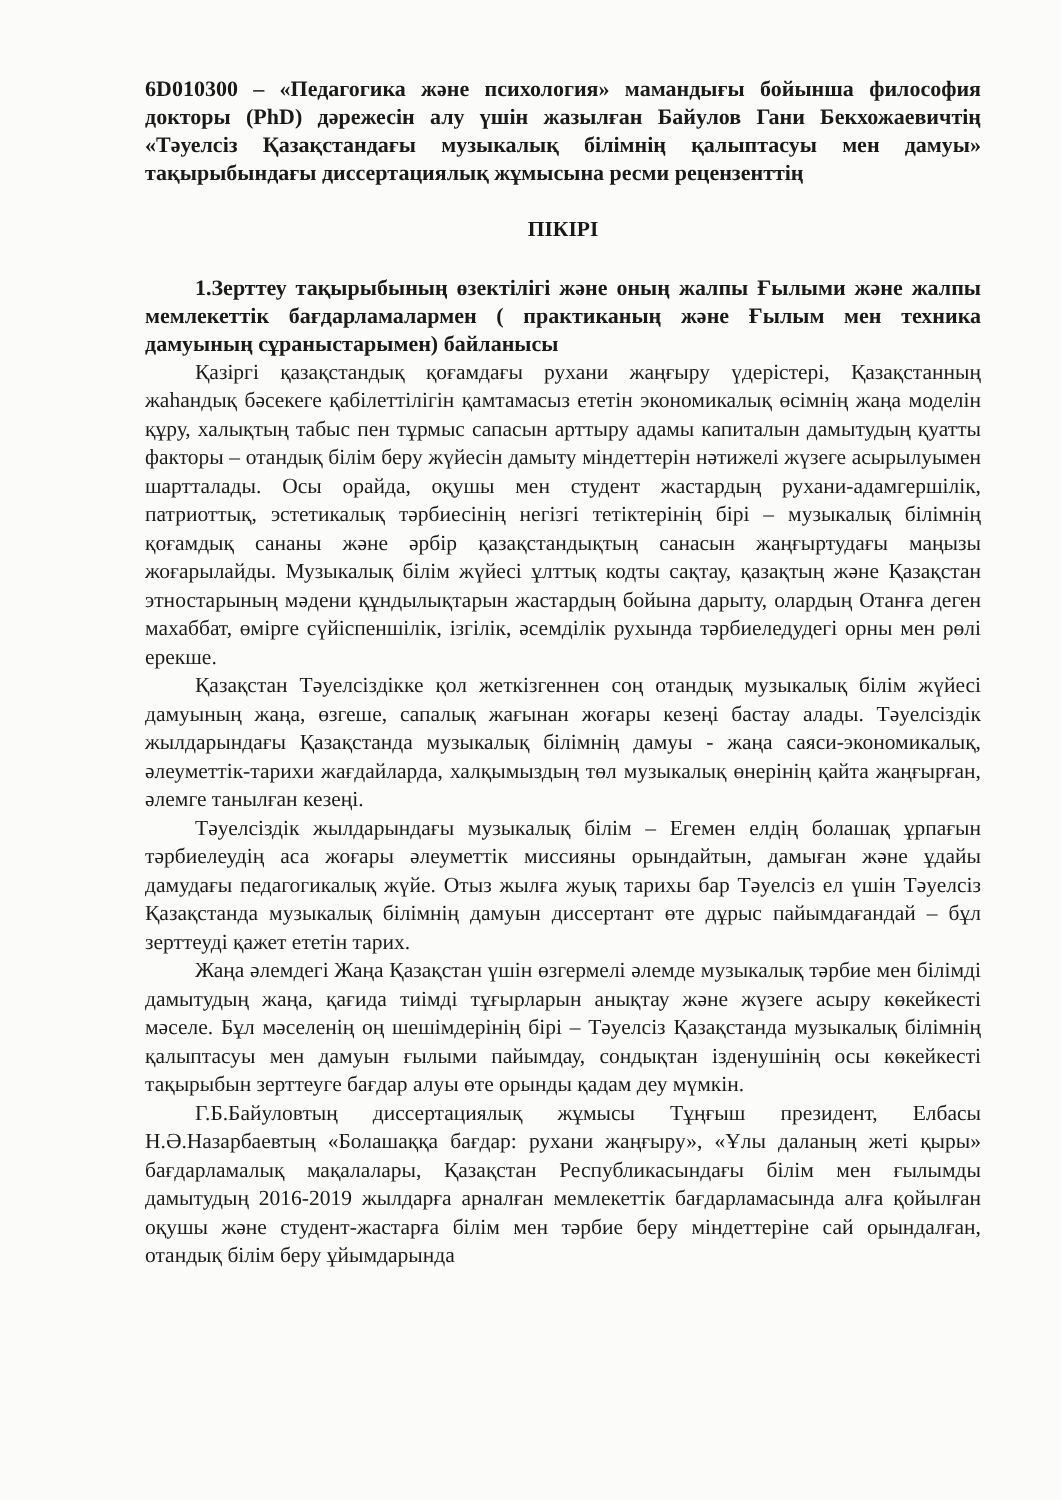6D010300 – «Педагогика және психология» мамандығы бойынша философия докторы (PhD) дәрежесін алу үшін жазылған Байулов Гани Бекхожаевичтің «Тәуелсіз Қазақстандағы музыкалық білімнің қалыптасуы мен дамуы» тақырыбындағы диссертациялық жұмысына ресми рецензенттің
ПІКІРІ
1.Зерттеу тақырыбының өзектілігі және оның жалпы Ғылыми және жалпы мемлекеттік бағдарламалармен ( практиканың және Ғылым мен техника дамуының сұраныстарымен) байланысы
Қазіргі қазақстандық қоғамдағы рухани жаңғыру үдерістері, Қазақстанның жаһандық бәсекеге қабілеттілігін қамтамасыз ететін экономикалық өсімнің жаңа моделін құру, халықтың табыс пен тұрмыс сапасын арттыру адамы капиталын дамытудың қуатты факторы – отандық білім беру жүйесін дамыту міндеттерін нәтижелі жүзеге асырылуымен шартталады. Осы орайда, оқушы мен студент жастардың рухани-адамгершілік, патриоттық, эстетикалық тәрбиесінің негізгі тетіктерінің бірі – музыкалық білімнің қоғамдық сананы және әрбір қазақстандықтың санасын жаңғыртудағы маңызы жоғарылайды. Музыкалық білім жүйесі ұлттық кодты сақтау, қазақтың және Қазақстан этностарының мәдени құндылықтарын жастардың бойына дарыту, олардың Отанға деген махаббат, өмірге сүйіспеншілік, ізгілік, әсемділік рухында тәрбиеледудегі орны мен рөлі ерекше.
Қазақстан Тәуелсіздікке қол жеткізгеннен соң отандық музыкалық білім жүйесі дамуының жаңа, өзгеше, сапалық жағынан жоғары кезеңі бастау алады. Тәуелсіздік жылдарындағы Қазақстанда музыкалық білімнің дамуы - жаңа саяси-экономикалық, әлеуметтік-тарихи жағдайларда, халқымыздың төл музыкалық өнерінің қайта жаңғырған, әлемге танылған кезеңі.
Тәуелсіздік жылдарындағы музыкалық білім – Егемен елдің болашақ ұрпағын тәрбиелеудің аса жоғары әлеуметтік миссияны орындайтын, дамыған және ұдайы дамудағы педагогикалық жүйе. Отыз жылға жуық тарихы бар Тәуелсіз ел үшін Тәуелсіз Қазақстанда музыкалық білімнің дамуын диссертант өте дұрыс пайымдағандай – бұл зерттеуді қажет ететін тарих.
Жаңа әлемдегі Жаңа Қазақстан үшін өзгермелі әлемде музыкалық тәрбие мен білімді дамытудың жаңа, қағида тиімді тұғырларын анықтау және жүзеге асыру көкейкесті мәселе. Бұл мәселенің оң шешімдерінің бірі – Тәуелсіз Қазақстанда музыкалық білімнің қалыптасуы мен дамуын ғылыми пайымдау, сондықтан ізденушінің осы көкейкесті тақырыбын зерттеуге бағдар алуы өте орынды қадам деу мүмкін.
Г.Б.Байуловтың диссертациялық жұмысы Тұңғыш президент, Елбасы Н.Ә.Назарбаевтың «Болашаққа бағдар: рухани жаңғыру», «Ұлы даланың жеті қыры» бағдарламалық мақалалары, Қазақстан Республикасындағы білім мен ғылымды дамытудың 2016-2019 жылдарға арналған мемлекеттік бағдарламасында алға қойылған оқушы және студент-жастарға білім мен тәрбие беру міндеттеріне сай орындалған, отандық білім беру ұйымдарында